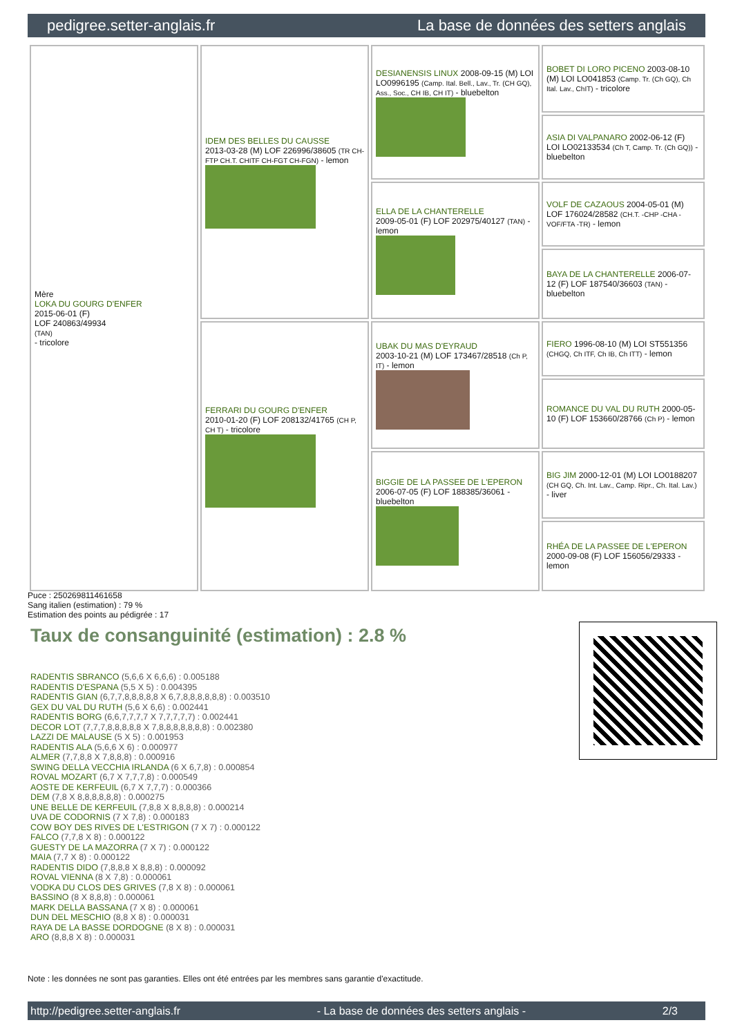pedigree.setter-anglais.fr La base de données des setters anglais
| Mère LOKA DU GOURG D'ENFER 2015-06-01 (F) LOF 240863/49934 (TAN) - tricolore | IDEM DES BELLES DU CAUSSE 2013-03-28 (M) LOF 226996/38605 (TR CH-FTP CH.T. CHITF CH-FGT CH-FGN) - lemon | DESIANENSIS LINUX 2008-09-15 (M) LOI LO0996195 (Camp. Ital. Bell., Lav., Tr. (CH GQ), Ass., Soc., CH IB, CH IT) - bluebelton | BOBET DI LORO PICENO 2003-08-10 (M) LOI LO041853 (Camp. Tr. (Ch GQ), Ch Ital. Lav., ChIT) - tricolore |
| | | | ASIA DI VALPANARO 2002-06-12 (F) LOI LO02133534 (Ch T, Camp. Tr. (Ch GQ)) - bluebelton |
| | | ELLA DE LA CHANTERELLE 2009-05-01 (F) LOF 202975/40127 (TAN) - lemon | VOLF DE CAZAOUS 2004-05-01 (M) LOF 176024/28582 (CH.T. -CHP -CHA -VOF/FTA -TR) - lemon |
| | | | BAYA DE LA CHANTERELLE 2006-07-12 (F) LOF 187540/36603 (TAN) - bluebelton |
| | FERRARI DU GOURG D'ENFER 2010-01-20 (F) LOF 208132/41765 (CH P, CH T) - tricolore | UBAK DU MAS D'EYRAUD 2003-10-21 (M) LOF 173467/28518 (Ch P, IT) - lemon | FIERO 1996-08-10 (M) LOI ST551356 (CHGQ, Ch ITF, Ch IB, Ch ITT) - lemon |
| | | | ROMANCE DU VAL DU RUTH 2000-05-10 (F) LOF 153660/28766 (Ch P) - lemon |
| | | BIGGIE DE LA PASSEE DE L'EPERON 2006-07-05 (F) LOF 188385/36061 - bluebelton | BIG JIM 2000-12-01 (M) LOI LO0188207 (CH GQ, Ch. Int. Lav., Camp. Ripr., Ch. Ital. Lav.) - liver |
| | | | RHÉA DE LA PASSEE DE L'EPERON 2000-09-08 (F) LOF 156056/29333 - lemon |
Puce : 250269811461658
Sang italien (estimation) : 79 %
Estimation des points au pédigrée : 17
Taux de consanguinité (estimation) : 2.8 %
RADENTIS SBRANCO (5,6,6 X 6,6,6) : 0.005188
RADENTIS D'ESPANA (5,5 X 5) : 0.004395
RADENTIS GIAN (6,7,7,8,8,8,8,8 X 6,7,8,8,8,8,8,8) : 0.003510
GEX DU VAL DU RUTH (5,6 X 6,6) : 0.002441
RADENTIS BORG (6,6,7,7,7,7 X 7,7,7,7,7) : 0.002441
DECOR LOT (7,7,7,8,8,8,8,8 X 7,8,8,8,8,8,8,8) : 0.002380
LAZZI DE MALAUSE (5 X 5) : 0.001953
RADENTIS ALA (5,6,6 X 6) : 0.000977
ALMER (7,7,8,8 X 7,8,8,8) : 0.000916
SWING DELLA VECCHIA IRLANDA (6 X 6,7,8) : 0.000854
ROVAL MOZART (6,7 X 7,7,7,8) : 0.000549
AOSTE DE KERFEUIL (6,7 X 7,7,7) : 0.000366
DEM (7,8 X 8,8,8,8,8,8) : 0.000275
UNE BELLE DE KERFEUIL (7,8,8 X 8,8,8,8) : 0.000214
UVA DE CODORNIS (7 X 7,8) : 0.000183
COW BOY DES RIVES DE L'ESTRIGON (7 X 7) : 0.000122
FALCO (7,7,8 X 8) : 0.000122
GUESTY DE LA MAZORRA (7 X 7) : 0.000122
MAIA (7,7 X 8) : 0.000122
RADENTIS DIDO (7,8,8,8 X 8,8,8) : 0.000092
ROVAL VIENNA (8 X 7,8) : 0.000061
VODKA DU CLOS DES GRIVES (7,8 X 8) : 0.000061
BASSINO (8 X 8,8,8) : 0.000061
MARK DELLA BASSANA (7 X 8) : 0.000061
DUN DEL MESCHIO (8,8 X 8) : 0.000031
RAYA DE LA BASSE DORDOGNE (8 X 8) : 0.000031
ARO (8,8,8 X 8) : 0.000031
Note : les données ne sont pas garanties. Elles ont été entrées par les membres sans garantie d'exactitude.
http://pedigree.setter-anglais.fr - La base de données des setters anglais - 2/3